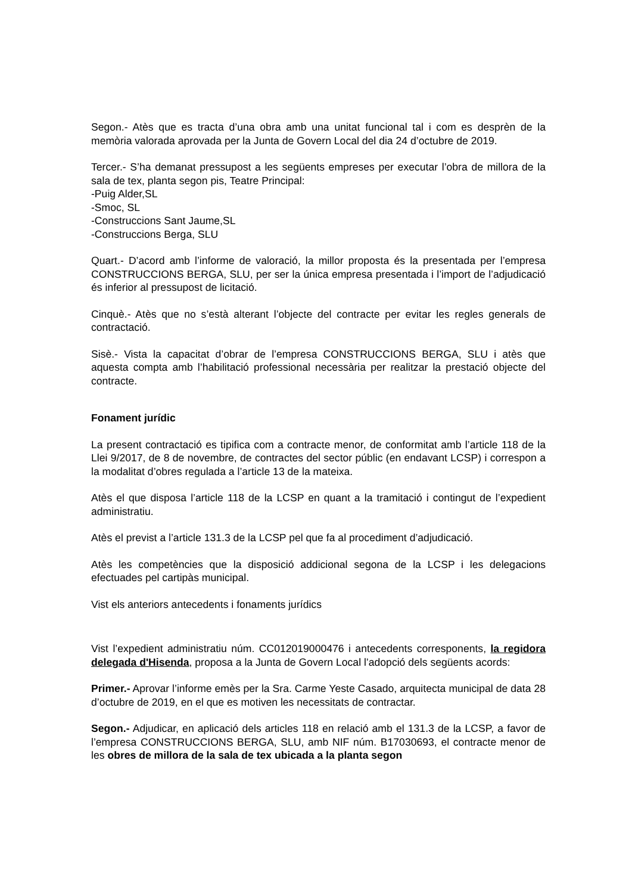Segon.- Atès que es tracta d’una obra amb una unitat funcional tal i com es desprèn de la memòria valorada aprovada per la Junta de Govern Local del dia 24 d’octubre de 2019.
Tercer.- S’ha demanat pressupost a les següents empreses per executar l’obra de millora de la sala de tex, planta segon pis, Teatre Principal:
-Puig Alder,SL
-Smoc, SL
-Construccions Sant Jaume,SL
-Construccions Berga, SLU
Quart.- D’acord amb l’informe de valoració, la millor proposta és la presentada per l’empresa CONSTRUCCIONS BERGA, SLU, per ser la única empresa presentada i l’import de l’adjudicació és inferior al pressupost de licitació.
Cinquè.- Atès que no s’està alterant l’objecte del contracte per evitar les regles generals de contractació.
Sisè.- Vista la capacitat d’obrar de l’empresa CONSTRUCCIONS BERGA, SLU i atès que aquesta compta amb l’habilitació professional necessària per realitzar la prestació objecte del contracte.
Fonament jurídic
La present contractació es tipifica com a contracte menor, de conformitat amb l’article 118 de la Llei 9/2017, de 8 de novembre, de contractes del sector públic (en endavant LCSP) i correspon a la modalitat d’obres regulada a l’article 13 de la mateixa.
Atès el que disposa l’article 118 de la LCSP en quant a la tramitació i contingut de l’expedient administratiu.
Atès el previst a l’article 131.3 de la LCSP pel que fa al procediment d’adjudicació.
Atès les competències que la disposició addicional segona de la LCSP i les delegacions efectuades pel cartipàs municipal.
Vist els anteriors antecedents i fonaments jurídics
Vist l’expedient administratiu núm. CC012019000476 i antecedents corresponents, la regidora delegada d'Hisenda, proposa a la Junta de Govern Local l’adopció dels següents acords:
Primer.- Aprovar l’informe emès per la Sra. Carme Yeste Casado, arquitecta municipal de data 28 d’octubre de 2019, en el que es motiven les necessitats de contractar.
Segon.- Adjudicar, en aplicació dels articles 118 en relació amb el 131.3 de la LCSP, a favor de l’empresa CONSTRUCCIONS BERGA, SLU, amb NIF núm. B17030693, el contracte menor de les obres de millora de la sala de tex ubicada a la planta segon